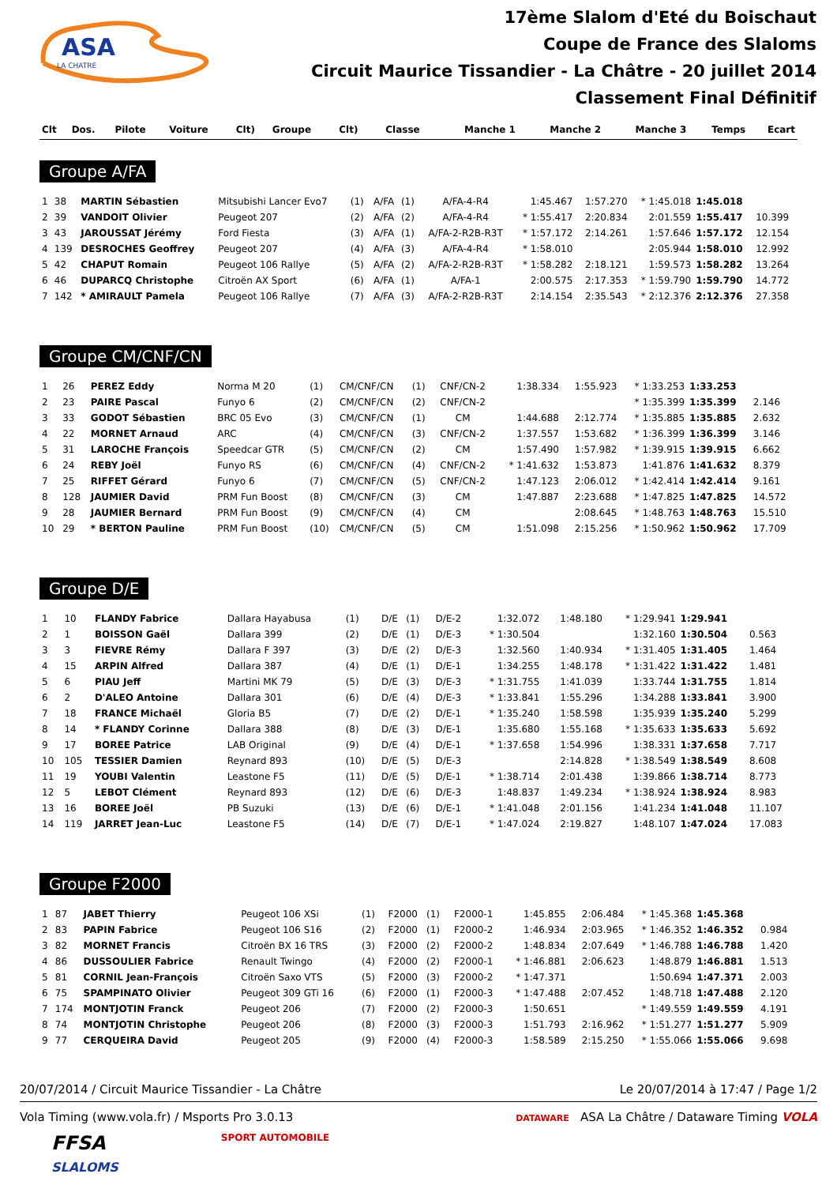ASA
LA CHATRE
17ème Slalom d'Eté du Boischaut
Coupe de France des Slaloms
Circuit Maurice Tissandier - La Châtre - 20 juillet 2014
Classement Final Définitif
| Clt | Dos. | Pilote | Voiture | Clt) | Groupe | Clt) | Classe | Manche 1 | Manche 2 | Manche 3 | Temps | Ecart |
| --- | --- | --- | --- | --- | --- | --- | --- | --- | --- | --- | --- | --- |
Groupe A/FA
| 1 | 38 | MARTIN Sébastien | Mitsubishi Lancer Evo7 | (1) | A/FA | (1) | A/FA-4-R4 | 1:45.467 | 1:57.270 | * 1:45.018 | 1:45.018 | |
| 2 | 39 | VANDOIT Olivier | Peugeot 207 | (2) | A/FA | (2) | A/FA-4-R4 | * 1:55.417 | 2:20.834 | 2:01.559 | 1:55.417 | 10.399 |
| 3 | 43 | JAROUSSAT Jérémy | Ford Fiesta | (3) | A/FA | (1) | A/FA-2-R2B-R3T | * 1:57.172 | 2:14.261 | 1:57.646 | 1:57.172 | 12.154 |
| 4 | 139 | DESROCHES Geoffrey | Peugeot 207 | (4) | A/FA | (3) | A/FA-4-R4 | * 1:58.010 | | 2:05.944 | 1:58.010 | 12.992 |
| 5 | 42 | CHAPUT Romain | Peugeot 106 Rallye | (5) | A/FA | (2) | A/FA-2-R2B-R3T | * 1:58.282 | 2:18.121 | 1:59.573 | 1:58.282 | 13.264 |
| 6 | 46 | DUPARCQ Christophe | Citroën AX Sport | (6) | A/FA | (1) | A/FA-1 | 2:00.575 | 2:17.353 | * 1:59.790 | 1:59.790 | 14.772 |
| 7 | 142 | * AMIRAULT Pamela | Peugeot 106 Rallye | (7) | A/FA | (3) | A/FA-2-R2B-R3T | 2:14.154 | 2:35.543 | * 2:12.376 | 2:12.376 | 27.358 |
Groupe CM/CNF/CN
| 1 | 26 | PEREZ Eddy | Norma M 20 | (1) | CM/CNF/CN | (1) | CNF/CN-2 | 1:38.334 | 1:55.923 | * 1:33.253 | 1:33.253 | |
| 2 | 23 | PAIRE Pascal | Funyo 6 | (2) | CM/CNF/CN | (2) | CNF/CN-2 | | | * 1:35.399 | 1:35.399 | 2.146 |
| 3 | 33 | GODOT Sébastien | BRC 05 Evo | (3) | CM/CNF/CN | (1) | CM | 1:44.688 | 2:12.774 | * 1:35.885 | 1:35.885 | 2.632 |
| 4 | 22 | MORNET Arnaud | ARC | (4) | CM/CNF/CN | (3) | CNF/CN-2 | 1:37.557 | 1:53.682 | * 1:36.399 | 1:36.399 | 3.146 |
| 5 | 31 | LAROCHE François | Speedcar GTR | (5) | CM/CNF/CN | (2) | CM | 1:57.490 | 1:57.982 | * 1:39.915 | 1:39.915 | 6.662 |
| 6 | 24 | REBY Joël | Funyo RS | (6) | CM/CNF/CN | (4) | CNF/CN-2 | * 1:41.632 | 1:53.873 | 1:41.876 | 1:41.632 | 8.379 |
| 7 | 25 | RIFFET Gérard | Funyo 6 | (7) | CM/CNF/CN | (5) | CNF/CN-2 | 1:47.123 | 2:06.012 | * 1:42.414 | 1:42.414 | 9.161 |
| 8 | 128 | JAUMIER David | PRM Fun Boost | (8) | CM/CNF/CN | (3) | CM | 1:47.887 | 2:23.688 | * 1:47.825 | 1:47.825 | 14.572 |
| 9 | 28 | JAUMIER Bernard | PRM Fun Boost | (9) | CM/CNF/CN | (4) | CM | | 2:08.645 | * 1:48.763 | 1:48.763 | 15.510 |
| 10 | 29 | * BERTON Pauline | PRM Fun Boost | (10) | CM/CNF/CN | (5) | CM | 1:51.098 | 2:15.256 | * 1:50.962 | 1:50.962 | 17.709 |
Groupe D/E
| 1 | 10 | FLANDY Fabrice | Dallara Hayabusa | (1) | D/E | (1) | D/E-2 | 1:32.072 | 1:48.180 | * 1:29.941 | 1:29.941 | |
| 2 | 1 | BOISSON Gaël | Dallara 399 | (2) | D/E | (1) | D/E-3 | * 1:30.504 | | 1:32.160 | 1:30.504 | 0.563 |
| 3 | 3 | FIEVRE Rémy | Dallara F 397 | (3) | D/E | (2) | D/E-3 | 1:32.560 | 1:40.934 | * 1:31.405 | 1:31.405 | 1.464 |
| 4 | 15 | ARPIN Alfred | Dallara 387 | (4) | D/E | (1) | D/E-1 | 1:34.255 | 1:48.178 | * 1:31.422 | 1:31.422 | 1.481 |
| 5 | 6 | PIAU Jeff | Martini MK 79 | (5) | D/E | (3) | D/E-3 | * 1:31.755 | 1:41.039 | 1:33.744 | 1:31.755 | 1.814 |
| 6 | 2 | D'ALEO Antoine | Dallara 301 | (6) | D/E | (4) | D/E-3 | * 1:33.841 | 1:55.296 | 1:34.288 | 1:33.841 | 3.900 |
| 7 | 18 | FRANCE Michaël | Gloria B5 | (7) | D/E | (2) | D/E-1 | * 1:35.240 | 1:58.598 | 1:35.939 | 1:35.240 | 5.299 |
| 8 | 14 | * FLANDY Corinne | Dallara 388 | (8) | D/E | (3) | D/E-1 | 1:35.680 | 1:55.168 | * 1:35.633 | 1:35.633 | 5.692 |
| 9 | 17 | BOREE Patrice | LAB Original | (9) | D/E | (4) | D/E-1 | * 1:37.658 | 1:54.996 | 1:38.331 | 1:37.658 | 7.717 |
| 10 | 105 | TESSIER Damien | Reynard 893 | (10) | D/E | (5) | D/E-3 | | 2:14.828 | * 1:38.549 | 1:38.549 | 8.608 |
| 11 | 19 | YOUBI Valentin | Leastone F5 | (11) | D/E | (5) | D/E-1 | * 1:38.714 | 2:01.438 | 1:39.866 | 1:38.714 | 8.773 |
| 12 | 5 | LEBOT Clément | Reynard 893 | (12) | D/E | (6) | D/E-3 | 1:48.837 | 1:49.234 | * 1:38.924 | 1:38.924 | 8.983 |
| 13 | 16 | BOREE Joël | PB Suzuki | (13) | D/E | (6) | D/E-1 | * 1:41.048 | 2:01.156 | 1:41.234 | 1:41.048 | 11.107 |
| 14 | 119 | JARRET Jean-Luc | Leastone F5 | (14) | D/E | (7) | D/E-1 | * 1:47.024 | 2:19.827 | 1:48.107 | 1:47.024 | 17.083 |
Groupe F2000
| 1 | 87 | JABET Thierry | Peugeot 106 XSi | (1) | F2000 | (1) | F2000-1 | 1:45.855 | 2:06.484 | * 1:45.368 | 1:45.368 | |
| 2 | 83 | PAPIN Fabrice | Peugeot 106 S16 | (2) | F2000 | (1) | F2000-2 | 1:46.934 | 2:03.965 | * 1:46.352 | 1:46.352 | 0.984 |
| 3 | 82 | MORNET Francis | Citroën BX 16 TRS | (3) | F2000 | (2) | F2000-2 | 1:48.834 | 2:07.649 | * 1:46.788 | 1:46.788 | 1.420 |
| 4 | 86 | DUSSOULIER Fabrice | Renault Twingo | (4) | F2000 | (2) | F2000-1 | * 1:46.881 | 2:06.623 | 1:48.879 | 1:46.881 | 1.513 |
| 5 | 81 | CORNIL Jean-François | Citroën Saxo VTS | (5) | F2000 | (3) | F2000-2 | * 1:47.371 | | 1:50.694 | 1:47.371 | 2.003 |
| 6 | 75 | SPAMPINATO Olivier | Peugeot 309 GTi 16 | (6) | F2000 | (1) | F2000-3 | * 1:47.488 | 2:07.452 | 1:48.718 | 1:47.488 | 2.120 |
| 7 | 174 | MONTJOTIN Franck | Peugeot 206 | (7) | F2000 | (2) | F2000-3 | 1:50.651 | | * 1:49.559 | 1:49.559 | 4.191 |
| 8 | 74 | MONTJOTIN Christophe | Peugeot 206 | (8) | F2000 | (3) | F2000-3 | 1:51.793 | 2:16.962 | * 1:51.277 | 1:51.277 | 5.909 |
| 9 | 77 | CERQUEIRA David | Peugeot 205 | (9) | F2000 | (4) | F2000-3 | 1:58.589 | 2:15.250 | * 1:55.066 | 1:55.066 | 9.698 |
20/07/2014 / Circuit Maurice Tissandier - La Châtre Le 20/07/2014 à 17:47 / Page 1/2
Vola Timing (www.vola.fr) / Msports Pro 3.0.13 DATAWARE ASA La Châtre / Dataware Timing VOLA
FFSA
SLALOMS SPORT AUTOMOBILE